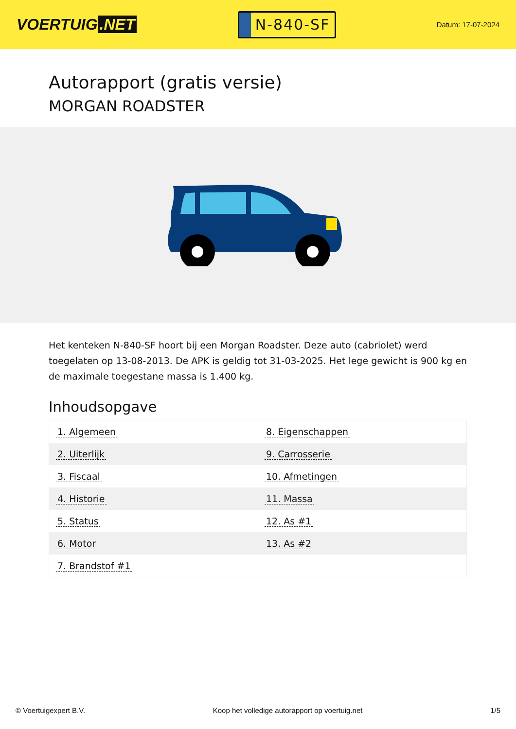VOERTUIG.NET
N-840-SF
Datum: 17-07-2024
Autorapport (gratis versie)
MORGAN ROADSTER
Het kenteken N-840-SF hoort bij een Morgan Roadster. Deze auto (cabriolet) werd toegelaten op 13-08-2013. De APK is geldig tot 31-03-2025. Het lege gewicht is 900 kg en de maximale toegestane massa is 1.400 kg.
Inhoudsopgave
| 1. Algemeen | 8. Eigenschappen |
| 2. Uiterlijk | 9. Carrosserie |
| 3. Fiscaal | 10. Afmetingen |
| 4. Historie | 11. Massa |
| 5. Status | 12. As #1 |
| 6. Motor | 13. As #2 |
| 7. Brandstof #1 | |
© Voertuigexpert B.V. Koop het volledige autorapport op voertuig.net 1/5